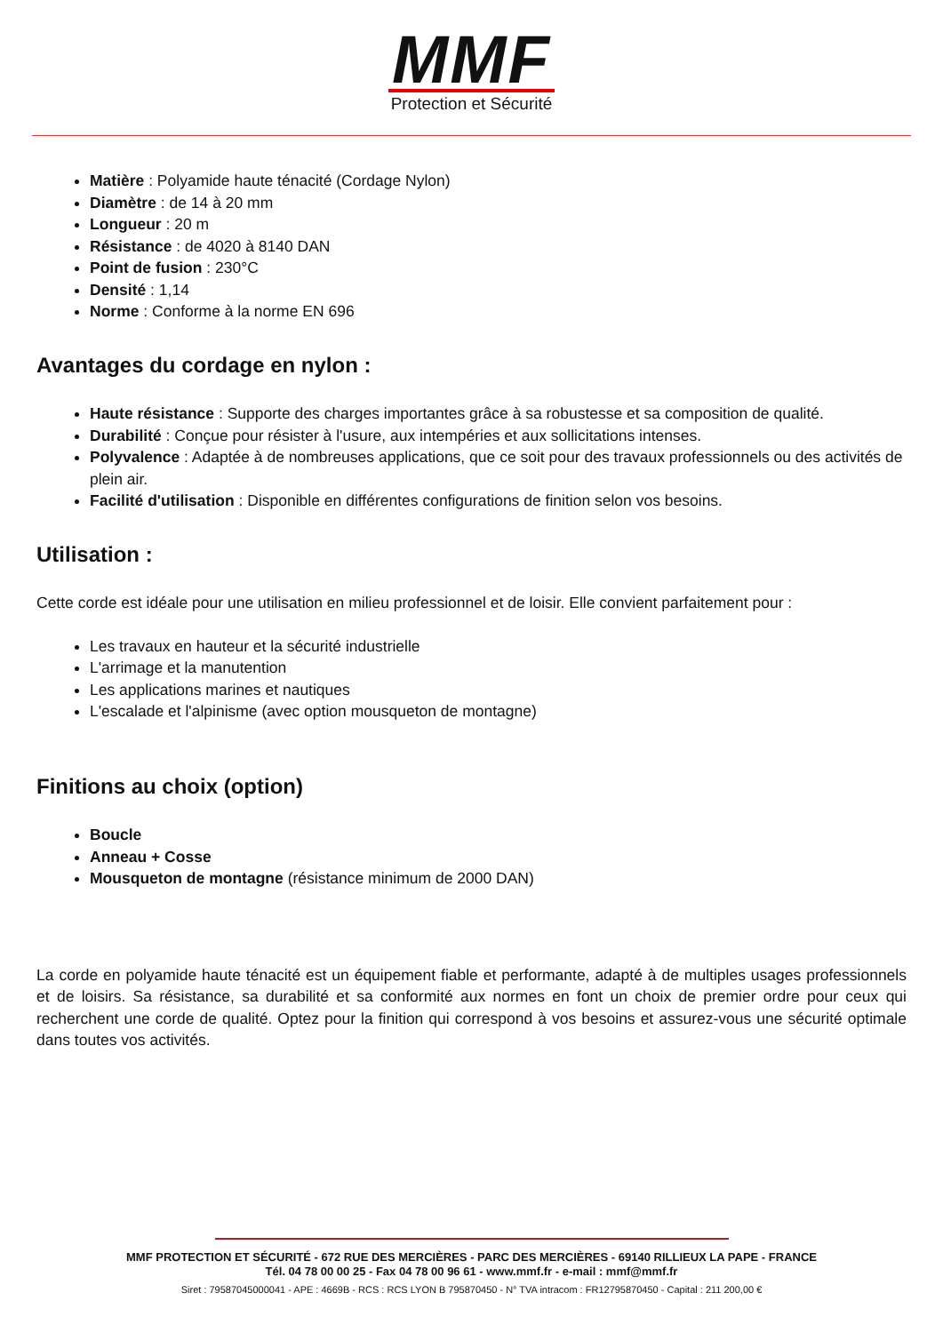MMF
Protection et Sécurité
Matière : Polyamide haute ténacité (Cordage Nylon)
Diamètre : de 14 à 20 mm
Longueur : 20 m
Résistance : de 4020 à 8140 DAN
Point de fusion : 230°C
Densité : 1,14
Norme : Conforme à la norme EN 696
Avantages du cordage en nylon :
Haute résistance : Supporte des charges importantes grâce à sa robustesse et sa composition de qualité.
Durabilité : Conçue pour résister à l'usure, aux intempéries et aux sollicitations intenses.
Polyvalence : Adaptée à de nombreuses applications, que ce soit pour des travaux professionnels ou des activités de plein air.
Facilité d'utilisation : Disponible en différentes configurations de finition selon vos besoins.
Utilisation :
Cette corde est idéale pour une utilisation en milieu professionnel et de loisir. Elle convient parfaitement pour :
Les travaux en hauteur et la sécurité industrielle
L'arrimage et la manutention
Les applications marines et nautiques
L'escalade et l'alpinisme (avec option mousqueton de montagne)
Finitions au choix (option)
Boucle
Anneau + Cosse
Mousqueton de montagne (résistance minimum de 2000 DAN)
La corde en polyamide haute ténacité est un équipement fiable et performante, adapté à de multiples usages professionnels et de loisirs. Sa résistance, sa durabilité et sa conformité aux normes en font un choix de premier ordre pour ceux qui recherchent une corde de qualité. Optez pour la finition qui correspond à vos besoins et assurez-vous une sécurité optimale dans toutes vos activités.
MMF PROTECTION ET SÉCURITÉ - 672 RUE DES MERCIÈRES - PARC DES MERCIÈRES - 69140 RILLIEUX LA PAPE - FRANCE
Tél. 04 78 00 00 25 - Fax 04 78 00 96 61 - www.mmf.fr - e-mail : mmf@mmf.fr
Siret : 79587045000041 - APE : 4669B - RCS : RCS LYON B 795870450 - N° TVA intracom : FR12795870450 - Capital : 211 200,00 €